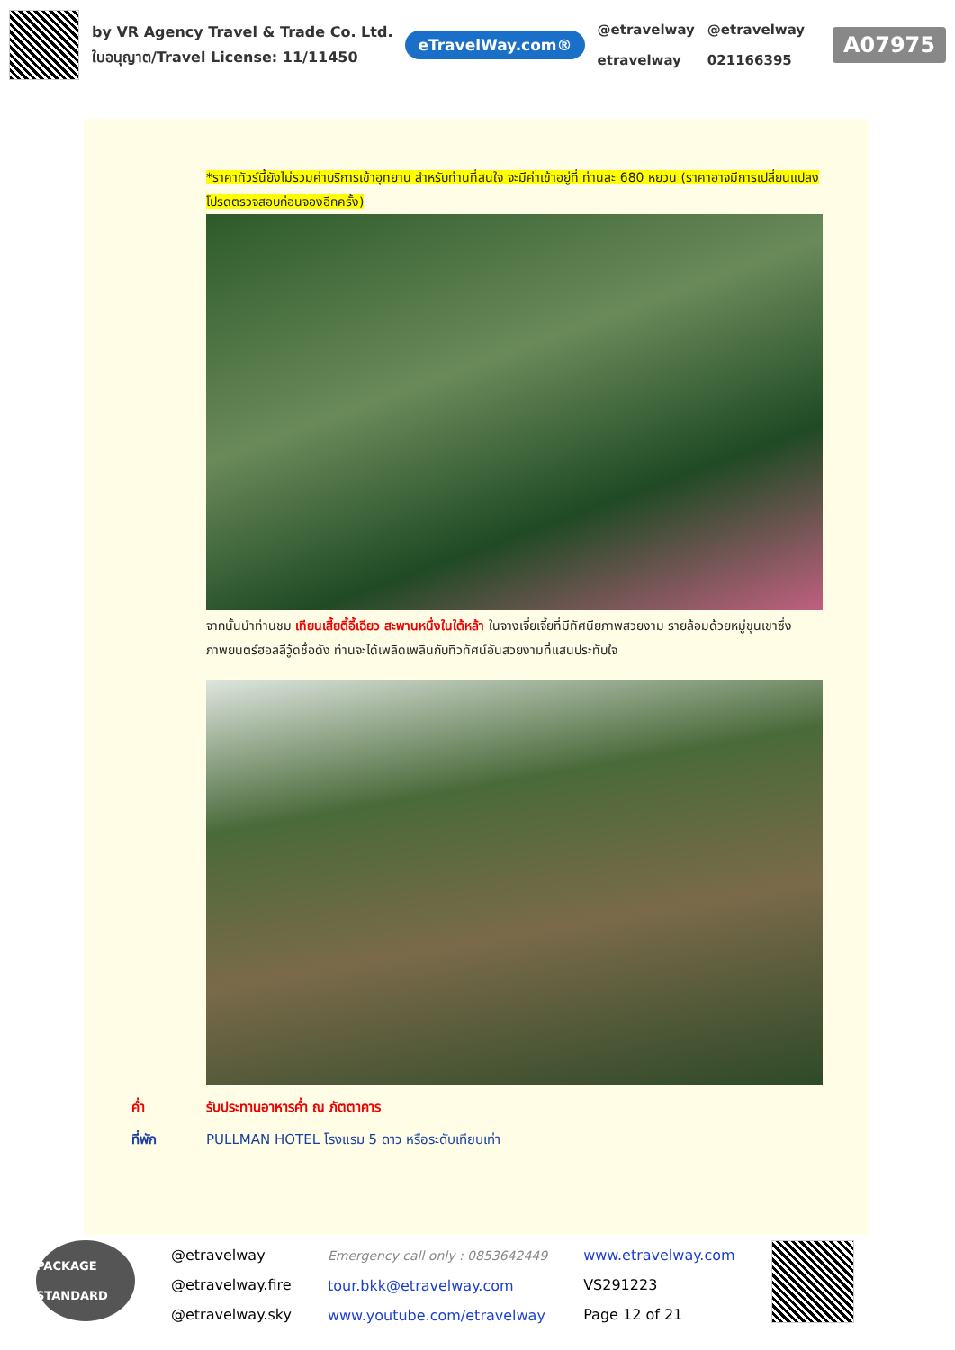by VR Agency Travel & Trade Co. Ltd.
ใบอนุญาต/Travel License: 11/11450
eTravelWay.com®
@etravelway
etravelway
@etravelway
021166395
A07975
*ราคาทัวร์นี้ยังไม่รวมค่าบริการเข้าอุทยาน สำหรับท่านที่สนใจ จะมีค่าเข้าอยู่ที่ ท่านละ 680 หยวน (ราคาอาจมีการเปลี่ยนแปลง โปรดตรวจสอบก่อนจองอีกครั้ง)
จากนั้นนำท่านชม เทียนเสี้ยตี้อี้เฉียว สะพานหนึ่งในใต้หล้า ในจางเจี่ยเจี้ยที่มีทัศนียภาพสวยงาม รายล้อมด้วยหมู่ขุนเขาซึ่งภาพยนตร์ฮอลลีวู้ดชื่อดัง ท่านจะได้เพลิดเพลินกับทิวทัศน์อันสวยงามที่แสนประทับใจ
ค่ำ รับประทานอาหารค่ำ ณ ภัตตาคาร
ที่พัก PULLMAN HOTEL โรงแรม 5 ดาว หรือระดับเทียบเท่า
PACKAGE STANDARD
@etravelway
@etravelway.fire
@etravelway.sky
Emergency call only : 0853642449
tour.bkk@etravelway.com
www.youtube.com/etravelway
www.etravelway.com
VS291223
Page 12 of 21